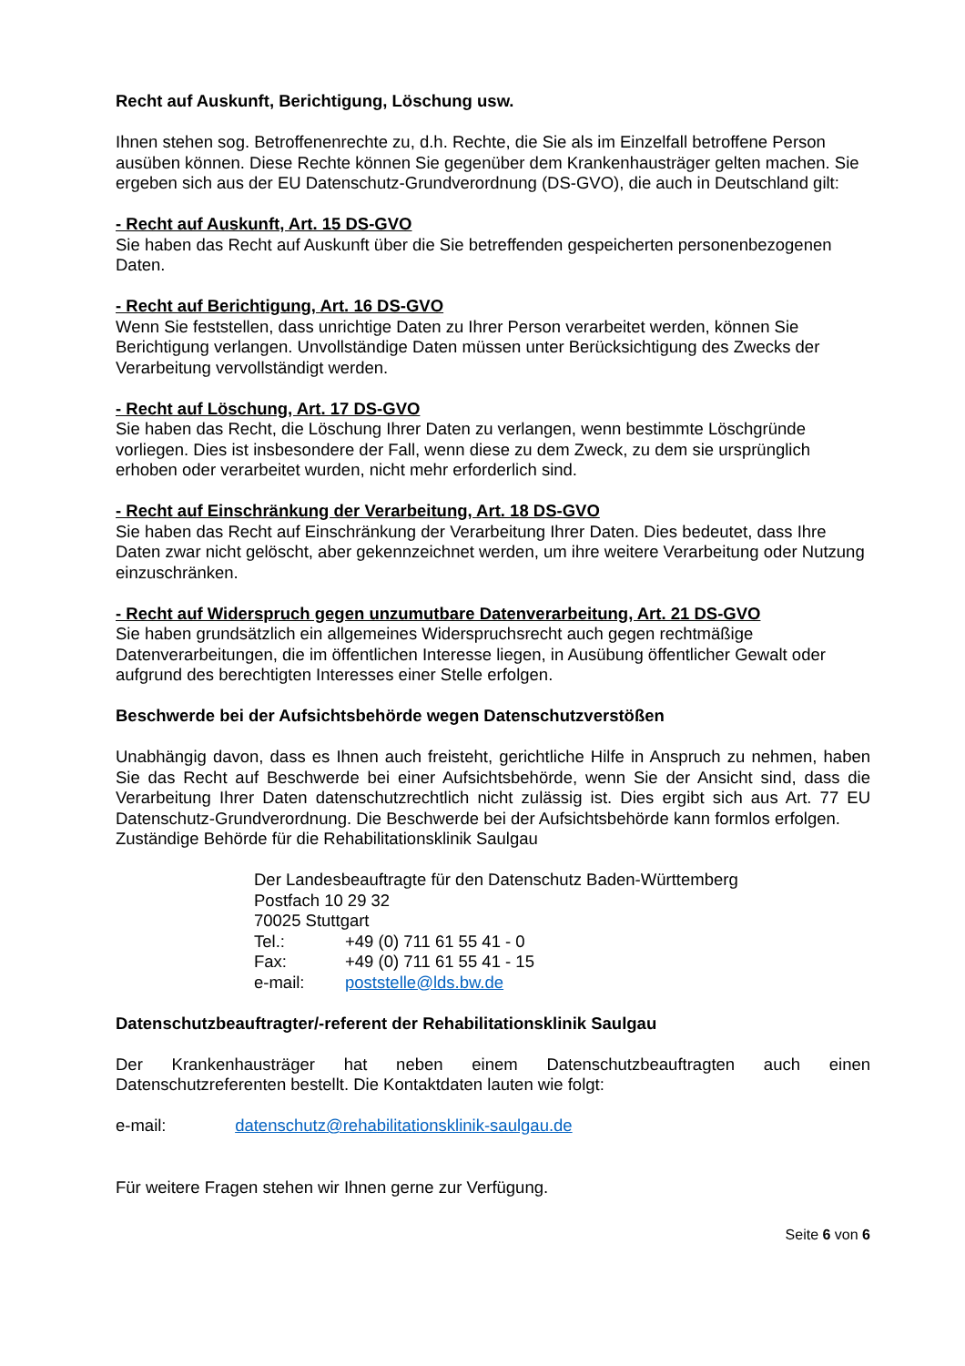Recht auf Auskunft, Berichtigung, Löschung usw.
Ihnen stehen sog. Betroffenenrechte zu, d.h. Rechte, die Sie als im Einzelfall betroffene Person ausüben können. Diese Rechte können Sie gegenüber dem Krankenhausträger gelten machen. Sie ergeben sich aus der EU Datenschutz-Grundverordnung (DS-GVO), die auch in Deutschland gilt:
- Recht auf Auskunft, Art. 15 DS-GVO
Sie haben das Recht auf Auskunft über die Sie betreffenden gespeicherten personenbezogenen Daten.
- Recht auf Berichtigung, Art. 16 DS-GVO
Wenn Sie feststellen, dass unrichtige Daten zu Ihrer Person verarbeitet werden, können Sie Berichtigung verlangen. Unvollständige Daten müssen unter Berücksichtigung des Zwecks der Verarbeitung vervollständigt werden.
- Recht auf Löschung, Art. 17 DS-GVO
Sie haben das Recht, die Löschung Ihrer Daten zu verlangen, wenn bestimmte Löschgründe vorliegen. Dies ist insbesondere der Fall, wenn diese zu dem Zweck, zu dem sie ursprünglich erhoben oder verarbeitet wurden, nicht mehr erforderlich sind.
- Recht auf Einschränkung der Verarbeitung, Art. 18 DS-GVO
Sie haben das Recht auf Einschränkung der Verarbeitung Ihrer Daten. Dies bedeutet, dass Ihre Daten zwar nicht gelöscht, aber gekennzeichnet werden, um ihre weitere Verarbeitung oder Nutzung einzuschränken.
- Recht auf Widerspruch gegen unzumutbare Datenverarbeitung, Art. 21 DS-GVO
Sie haben grundsätzlich ein allgemeines Widerspruchsrecht auch gegen rechtmäßige Datenverarbeitungen, die im öffentlichen Interesse liegen, in Ausübung öffentlicher Gewalt oder aufgrund des berechtigten Interesses einer Stelle erfolgen.
Beschwerde bei der Aufsichtsbehörde wegen Datenschutzverstößen
Unabhängig davon, dass es Ihnen auch freisteht, gerichtliche Hilfe in Anspruch zu nehmen, haben Sie das Recht auf Beschwerde bei einer Aufsichtsbehörde, wenn Sie der Ansicht sind, dass die Verarbeitung Ihrer Daten datenschutzrechtlich nicht zulässig ist. Dies ergibt sich aus Art. 77 EU Datenschutz-Grundverordnung. Die Beschwerde bei der Aufsichtsbehörde kann formlos erfolgen.
Zuständige Behörde für die Rehabilitationsklinik Saulgau
Der Landesbeauftragte für den Datenschutz Baden-Württemberg
Postfach 10 29 32
70025 Stuttgart
Tel.: +49 (0) 711 61 55 41 - 0
Fax: +49 (0) 711 61 55 41 - 15
e-mail: poststelle@lds.bw.de
Datenschutzbeauftragter/-referent der Rehabilitationsklinik Saulgau
Der Krankenhausträger hat neben einem Datenschutzbeauftragten auch einen Datenschutzreferenten bestellt. Die Kontaktdaten lauten wie folgt:
e-mail: datenschutz@rehabilitationsklinik-saulgau.de
Für weitere Fragen stehen wir Ihnen gerne zur Verfügung.
Seite 6 von 6